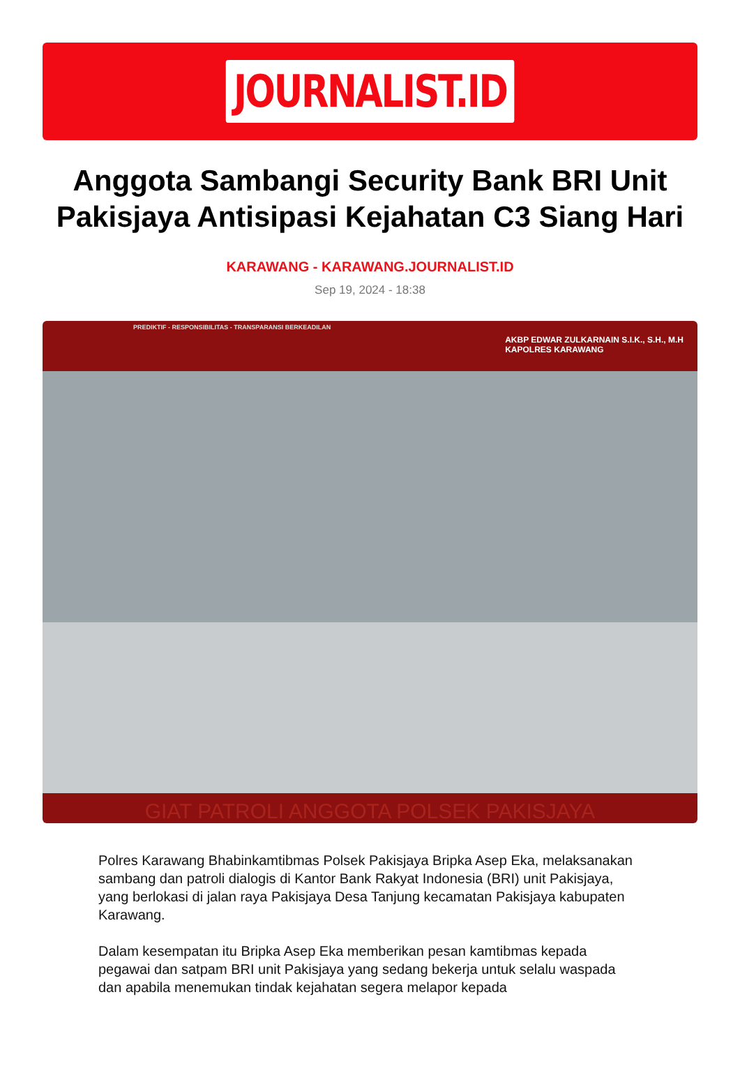JOURNALIST.ID
Anggota Sambangi Security Bank BRI Unit Pakisjaya Antisipasi Kejahatan C3 Siang Hari
KARAWANG - KARAWANG.JOURNALIST.ID
Sep 19, 2024 - 18:38
PREDIKTIF - RESPONSIBILITAS - TRANSPARANSI BERKEADILAN
AKBP EDWAR ZULKARNAIN S.I.K., S.H., M.H
KAPOLRES KARAWANG
GIAT PATROLI ANGGOTA POLSEK PAKISJAYA
Polres Karawang Bhabinkamtibmas Polsek Pakisjaya Bripka Asep Eka, melaksanakan sambang dan patroli dialogis di Kantor Bank Rakyat Indonesia (BRI) unit Pakisjaya, yang berlokasi di jalan raya Pakisjaya Desa Tanjung kecamatan Pakisjaya kabupaten Karawang.
Dalam kesempatan itu Bripka Asep Eka memberikan pesan kamtibmas kepada pegawai dan satpam BRI unit Pakisjaya yang sedang bekerja untuk selalu waspada dan apabila menemukan tindak kejahatan segera melapor kepada